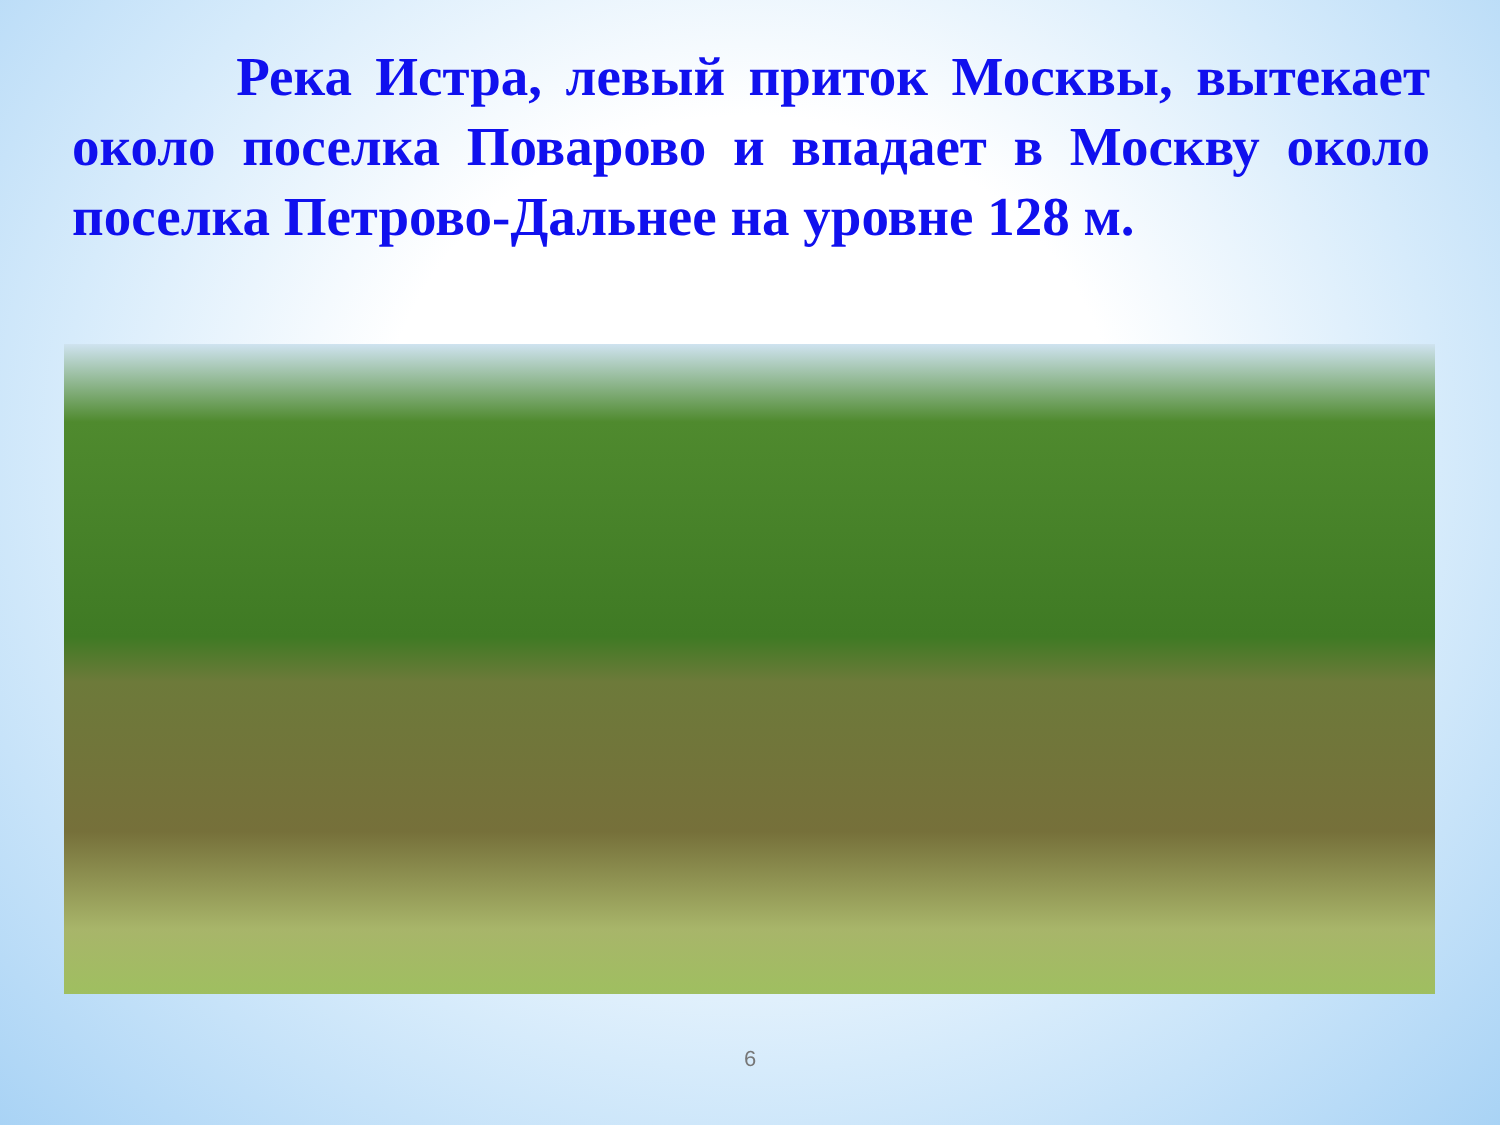Река Истра, левый приток Москвы, вытекает около поселка Поварово и впадает в Москву около поселка Петрово-Дальнее на уровне 128 м.
6